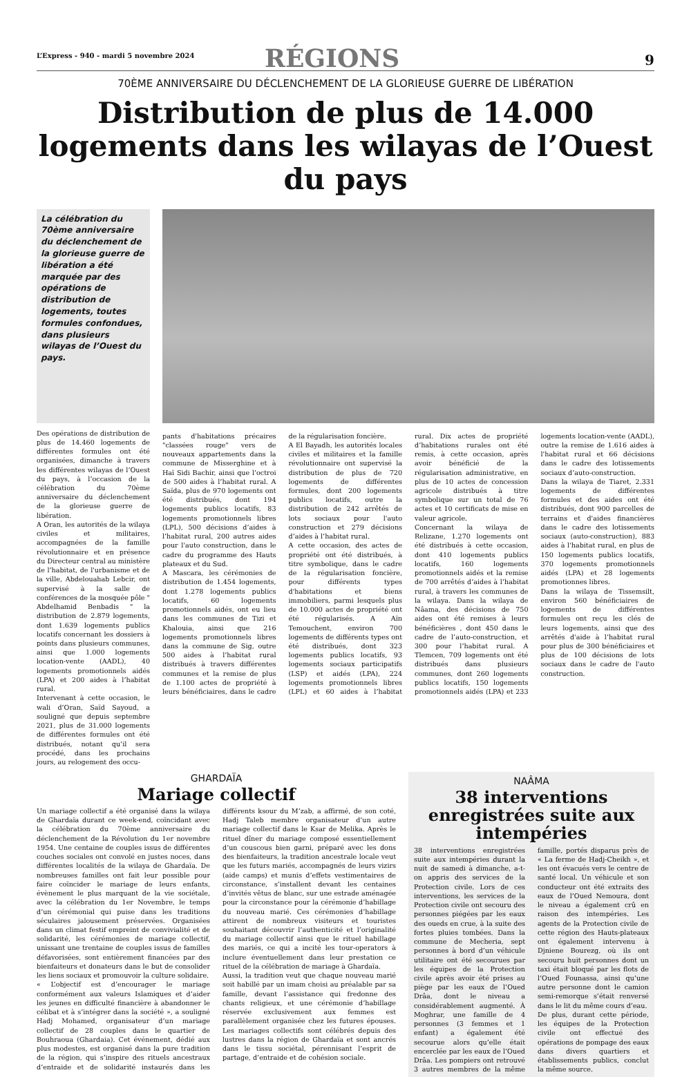L’Express - 940 - mardi 5 novembre 2024
RÉGIONS
9
70ÈME ANNIVERSAIRE DU DÉCLENCHEMENT DE LA GLORIEUSE GUERRE DE LIBÉRATION
Distribution de plus de 14.000 logements dans les wilayas de l’Ouest du pays
La célébration du 70ème anniversaire du déclenchement de la glorieuse guerre de libération a été marquée par des opérations de distribution de logements, toutes formules confondues, dans plusieurs wilayas de l’Ouest du pays.
Des opérations de distribution de plus de 14.460 logements de différentes formules ont été organisées, dimanche à travers les différentes wilayas de l’Ouest du pays, à l’occasion de la célébration du 70ème anniversaire du déclenchement de la glorieuse guerre de libération.
A Oran, les autorités de la wilaya civiles et militaires, accompagnées de la famille révolutionnaire et en présence du Directeur central au ministère de l’habitat, de l'urbanisme et de la ville, Abdelouahab Lebcir, ont supervisé à la salle de conférences de la mosquée pôle " Abdelhamid Benbadis " la distribution de 2.879 logements, dont 1.639 logements publics locatifs concernant les dossiers à points dans plusieurs communes, ainsi que 1.000 logements location-vente (AADL), 40 logements promotionnels aidés (LPA) et 200 aides à l’habitat rural.
Intervenant à cette occasion, le wali d’Oran, Saïd Sayoud, a souligné que depuis septembre 2021, plus de 31.000 logements de différentes formules ont été distribués, notant qu’il sera procédé, dans les prochains jours, au relogement des occu-
pants d'habitations précaires "classées rouge" vers de nouveaux appartements dans la commune de Misserghine et à Haï Sidi Bachir, ainsi que l’octroi de 500 aides à l’habitat rural. A Saïda, plus de 970 logements ont été distribués, dont 194 logements publics locatifs, 83 logements promotionnels libres (LPL), 500 décisions d’aides à l’habitat rural, 200 autres aides pour l'auto construction, dans le cadre du programme des Hauts plateaux et du Sud.
A Mascara, les cérémonies de distribution de 1.454 logements, dont 1.278 logements publics locatifs, 60 logements promotionnels aidés, ont eu lieu dans les communes de Tizi et Khalouia, ainsi que 216 logements promotionnels libres dans la commune de Sig, outre 500 aides à l’habitat rural distribués à travers différentes communes et la remise de plus de 1.100 actes de propriété à leurs bénéficiaires, dans le cadre de la régularisation foncière.
A El Bayadh, les autorités locales civiles et militaires et la famille révolutionnaire ont supervisé la distribution de plus de 720 logements de différentes formules, dont 200 logements publics locatifs, outre la distribution de 242 arrêtés de lots sociaux pour l'auto construction et 279 décisions d’aides à l’habitat rural.
A cette occasion, des actes de propriété ont été distribués, à titre symbolique, dans le cadre de la régularisation foncière, pour différents types d'habitations et biens immobiliers, parmi lesquels plus de 10.000 actes de propriété ont été régularisés. A Aïn Temouchent, environ 700 logements de différents types ont été distribués, dont 323 logements publics locatifs, 93 logements sociaux participatifs (LSP) et aidés (LPA), 224 logements promotionnels libres (LPL) et 60 aides à l’habitat rural. Dix actes de propriété d’habitations rurales ont été remis, à cette occasion, après avoir bénéficié de la régularisation administrative, en plus de 10 actes de concession agricole distribués à titre symbolique sur un total de 76 actes et 10 certificats de mise en valeur agricole.
Concernant la wilaya de Relizane, 1.270 logements ont été distribués à cette occasion, dont 410 logements publics locatifs, 160 logements promotionnels aidés et la remise de 700 arrêtés d’aides à l’habitat rural, à travers les communes de la wilaya. Dans la wilaya de Nâama, des décisions de 750 aides ont été remises à leurs bénéficières , dont 450 dans le cadre de l’auto-construction, et 300 pour l’habitat rural. A Tlemcen, 709 logements ont été distribués dans plusieurs communes, dont 260 logements publics locatifs, 150 logements promotionnels aidés (LPA) et 233 logements location-vente (AADL), outre la remise de 1.616 aides à l'habitat rural et 66 décisions dans le cadre des lotissements sociaux d’auto-construction.
Dans la wilaya de Tiaret, 2.331 logements de différentes formules et des aides ont été distribués, dont 900 parcelles de terrains et d'aides financières dans le cadre des lotissements sociaux (auto-construction), 883 aides à l'habitat rural, en plus de 150 logements publics locatifs, 370 logements promotionnels aidés (LPA) et 28 logements promotionnes libres.
Dans la wilaya de Tissemsilt, environ 560 bénéficiaires de logements de différentes formules ont reçu les clés de leurs logements, ainsi que des arrêtés d'aide à l’habitat rural pour plus de 300 bénéficiaires et plus de 100 décisions de lots sociaux dans le cadre de l'auto construction.
GHARDAÏA
Mariage collectif
Un mariage collectif a été organisé dans la wilaya de Ghardaïa durant ce week-end, coïncidant avec la célébration du 70ème anniversaire du déclenchement de la Révolution du 1er novembre 1954. Une centaine de couples issus de différentes couches sociales ont convolé en justes noces, dans différentes localités de la wilaya de Ghardaïa. De nombreuses familles ont fait leur possible pour faire coïncider le mariage de leurs enfants, évènement le plus marquant de la vie sociétale, avec la célébration du 1er Novembre, le temps d’un cérémonial qui puise dans les traditions séculaires jalousement préservées. Organisées dans un climat festif empreint de convivialité et de solidarité, les cérémonies de mariage collectif, unissant une trentaine de couples issus de familles défavorisées, sont entièrement financées par des bienfaiteurs et donateurs dans le but de consolider les liens sociaux et promouvoir la culture solidaire.
« L’objectif est d’encourager le mariage conformément aux valeurs Islamiques et d’aider les jeunes en difficulté financière à abandonner le célibat et à s’intégrer dans la société », a souligné Hadj Mohamed, organisateur d’un mariage collectif de 28 couples dans le quartier de Bouhraoua (Ghardaia). Cet événement, dédié aux plus modestes, est organisé dans la pure tradition de la région, qui s’inspire des rituels ancestraux d’entraide et de solidarité instaurés dans les différents ksour du M’zab, a affirmé, de son coté, Hadj Taleb membre organisateur d’un autre mariage collectif dans le Ksar de Melika. Après le rituel dîner du mariage composé essentiellement d’un couscous bien garni, préparé avec les dons des bienfaiteurs, la tradition ancestrale locale veut que les futurs mariés, accompagnés de leurs vizirs (aide camps) et munis d’effets vestimentaires de circonstance, s’installent devant les centaines d’invités vêtus de blanc, sur une estrade aménagée pour la circonstance pour la cérémonie d’habillage du nouveau marié. Ces cérémonies d’habillage attirent de nombreux visiteurs et touristes souhaitant découvrir l’authenticité et l’originalité du mariage collectif ainsi que le rituel habillage des mariés, ce qui a incité les tour-operators à inclure éventuellement dans leur prestation ce rituel de la célébration de mariage à Ghardaïa.
Aussi, la tradition veut que chaque nouveau marié soit habillé par un imam choisi au préalable par sa famille, devant l’assistance qui fredonne des chants religieux, et une cérémonie d’habillage réservée exclusivement aux femmes est parallèlement organisée chez les futures épouses. Les mariages collectifs sont célébrés depuis des lustres dans la région de Ghardaïa et sont ancrés dans le tissu sociétal, pérennisant l’esprit de partage, d’entraide et de cohésion sociale.
NAÂMA
38 interventions enregistrées suite aux intempéries
38 interventions enregistrées suite aux intempéries durant la nuit de samedi à dimanche, a-t-on appris des services de la Protection civile. Lors de ces interventions, les services de la Protection civile ont secouru des personnes piégées par les eaux des oueds en crue, à la suite des fortes pluies tombées. Dans la commune de Mecheria, sept personnes à bord d’un véhicule utilitaire ont été secourues par les équipes de la Protection civile après avoir été prises au piège par les eaux de l’Oued Drâa, dont le niveau a considérablement augmenté. À Moghrar, une famille de 4 personnes (3 femmes et 1 enfant) a également été secourue alors qu’elle était encerclée par les eaux de l’Oued Drâa. Les pompiers ont retrouvé 3 autres membres de la même famille, portés disparus près de « La ferme de Hadj-Cheikh », et les ont évacués vers le centre de santé local. Un véhicule et son conducteur ont été extraits des eaux de l’Oued Nemoura, dont le niveau a également crû en raison des intempéries. Les agents de la Protection civile de cette région des Hauts-plateaux ont également intervenu à Djniene Bourezg, où ils ont secouru huit personnes dont un taxi était bloqué par les flots de l’Oued Founassa, ainsi qu’une autre personne dont le camion semi-remorque s’était renversé dans le lit du même cours d’eau.
De plus, durant cette période, les équipes de la Protection civile ont effectué des opérations de pompage des eaux dans divers quartiers et établissements publics, conclut la même source.